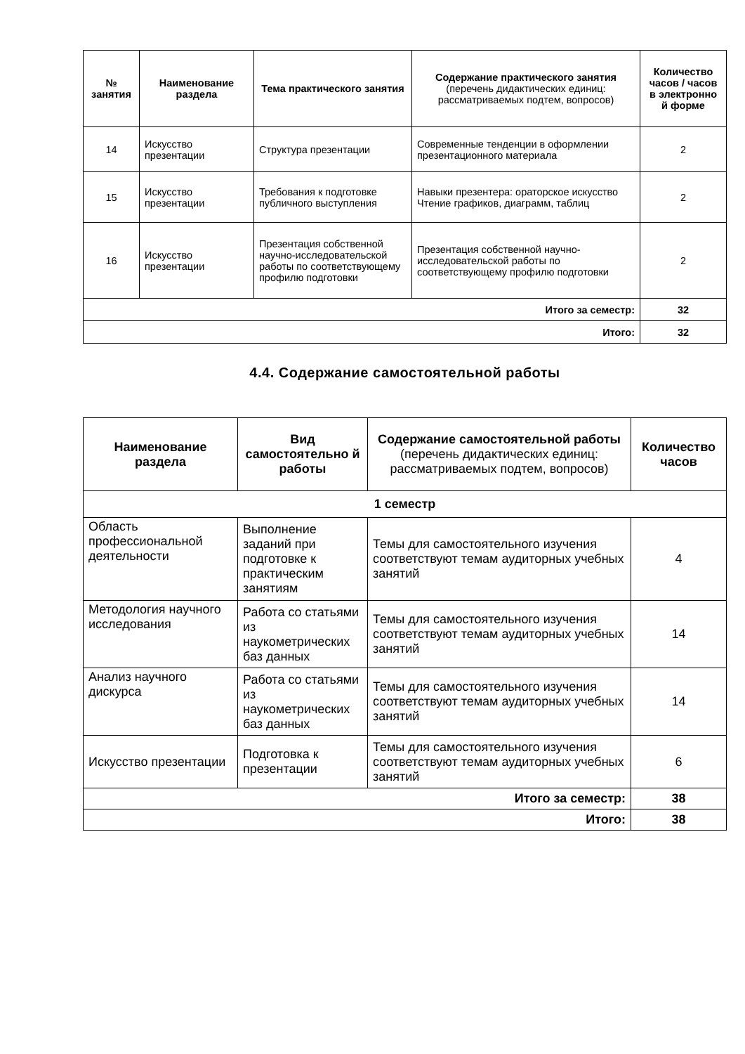| № занятия | Наименование раздела | Тема практического занятия | Содержание практического занятия (перечень дидактических единиц: рассматриваемых подтем, вопросов) | Количество часов / часов в электронно й форме |
| --- | --- | --- | --- | --- |
| 14 | Искусство презентации | Структура презентации | Современные тенденции в оформлении презентационного материала | 2 |
| 15 | Искусство презентации | Требования к подготовке публичного выступления | Навыки презентера: ораторское искусство Чтение графиков, диаграмм, таблиц | 2 |
| 16 | Искусство презентации | Презентация собственной научно-исследовательской работы по соответствующему профилю подготовки | Презентация собственной научно-исследовательской работы по соответствующему профилю подготовки | 2 |
| Итого за семестр: | | | | 32 |
| Итого: | | | | 32 |
4.4. Содержание самостоятельной работы
| Наименование раздела | Вид самостоятельно й работы | Содержание самостоятельной работы (перечень дидактических единиц: рассматриваемых подтем, вопросов) | Количество часов |
| --- | --- | --- | --- |
| 1 семестр | | | |
| Область профессиональной деятельности | Выполнение заданий при подготовке к практическим занятиям | Темы для самостоятельного изучения соответствуют темам аудиторных учебных занятий | 4 |
| Методология научного исследования | Работа со статьями из наукометрических баз данных | Темы для самостоятельного изучения соответствуют темам аудиторных учебных занятий | 14 |
| Анализ научного дискурса | Работа со статьями из наукометрических баз данных | Темы для самостоятельного изучения соответствуют темам аудиторных учебных занятий | 14 |
| Искусство презентации | Подготовка к презентации | Темы для самостоятельного изучения соответствуют темам аудиторных учебных занятий | 6 |
| Итого за семестр: | | | 38 |
| Итого: | | | 38 |